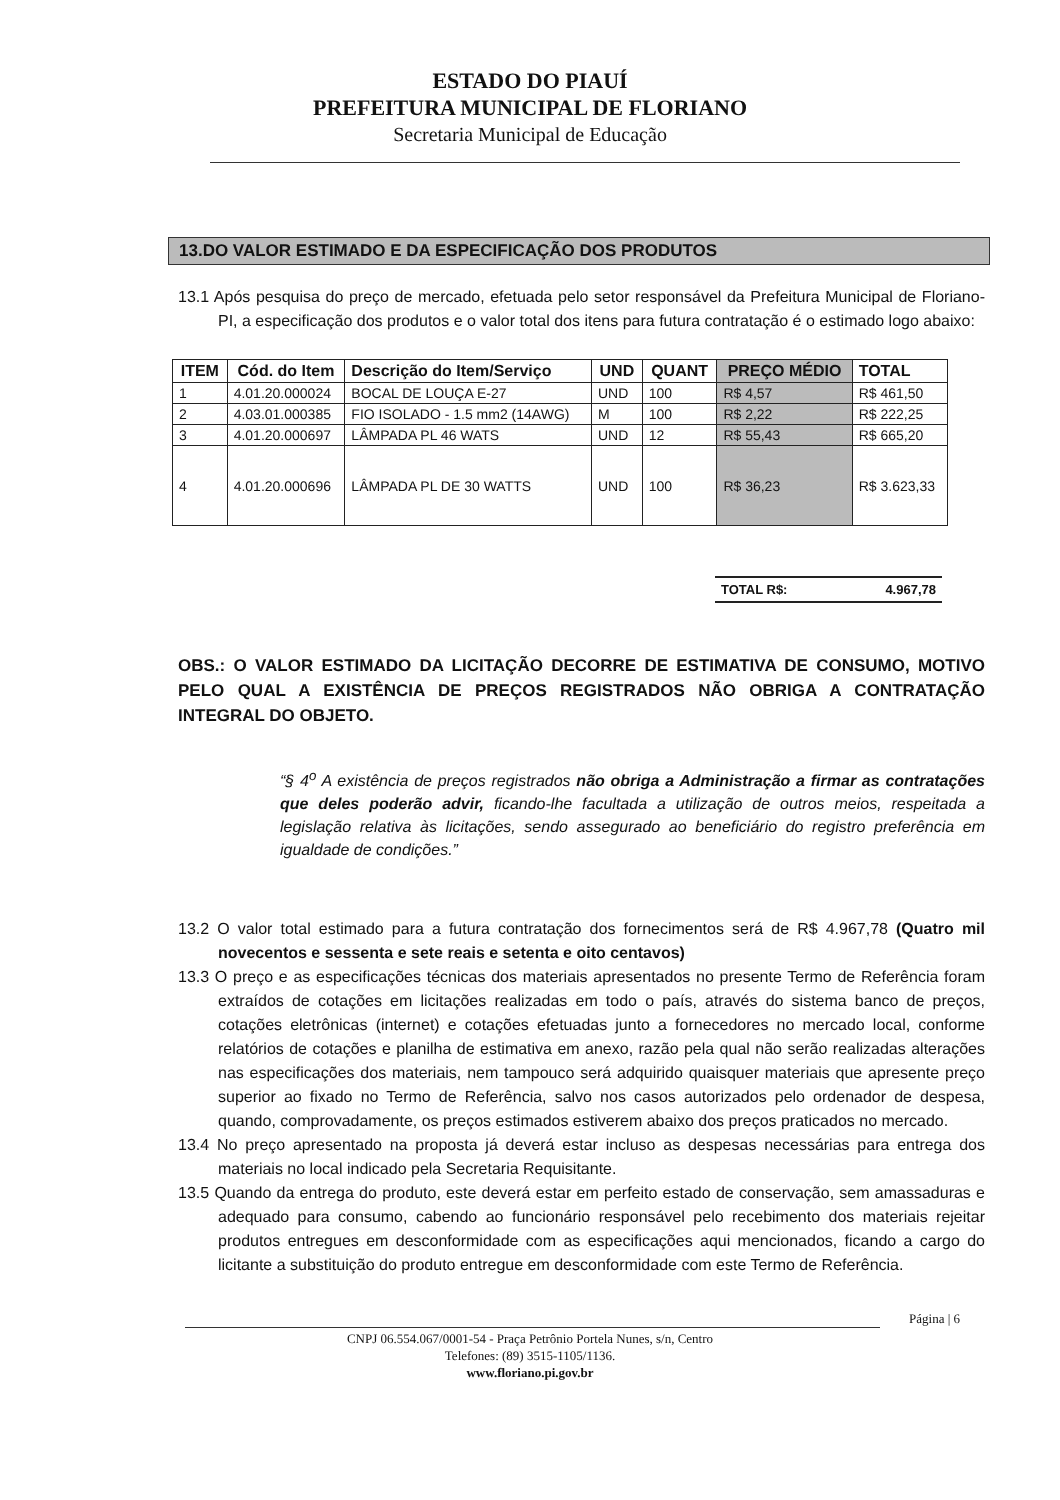ESTADO DO PIAUÍ
PREFEITURA MUNICIPAL DE FLORIANO
Secretaria Municipal de Educação
13.DO VALOR ESTIMADO E DA ESPECIFICAÇÃO DOS PRODUTOS
13.1 Após pesquisa do preço de mercado, efetuada pelo setor responsável da Prefeitura Municipal de Floriano-PI, a especificação dos produtos e o valor total dos itens para futura contratação é o estimado logo abaixo:
| ITEM | Cód. do Item | Descrição do Item/Serviço | UND | QUANT | PREÇO MÉDIO | TOTAL |
| --- | --- | --- | --- | --- | --- | --- |
| 1 | 4.01.20.000024 | BOCAL DE LOUÇA E-27 | UND | 100 | R$ 4,57 | R$ 461,50 |
| 2 | 4.03.01.000385 | FIO ISOLADO - 1.5 mm2 (14AWG) | M | 100 | R$ 2,22 | R$ 222,25 |
| 3 | 4.01.20.000697 | LÂMPADA PL 46 WATS | UND | 12 | R$ 55,43 | R$ 665,20 |
| 4 | 4.01.20.000696 | LÂMPADA PL DE 30 WATTS | UND | 100 | R$ 36,23 | R$ 3.623,33 |
TOTAL R$: 4.967,78
OBS.: O VALOR ESTIMADO DA LICITAÇÃO DECORRE DE ESTIMATIVA DE CONSUMO, MOTIVO PELO QUAL A EXISTÊNCIA DE PREÇOS REGISTRADOS NÃO OBRIGA A CONTRATAÇÃO INTEGRAL DO OBJETO.
“§ 4<sup>o</sup> A existência de preços registrados não obriga a Administração a firmar as contratações que deles poderão advir, ficando-lhe facultada a utilização de outros meios, respeitada a legislação relativa às licitações, sendo assegurado ao beneficiário do registro preferência em igualdade de condições.”
13.2 O valor total estimado para a futura contratação dos fornecimentos será de R$ 4.967,78 (Quatro mil novecentos e sessenta e sete reais e setenta e oito centavos)
13.3 O preço e as especificações técnicas dos materiais apresentados no presente Termo de Referência foram extraídos de cotações em licitações realizadas em todo o país, através do sistema banco de preços, cotações eletrônicas (internet) e cotações efetuadas junto a fornecedores no mercado local, conforme relatórios de cotações e planilha de estimativa em anexo, razão pela qual não serão realizadas alterações nas especificações dos materiais, nem tampouco será adquirido quaisquer materiais que apresente preço superior ao fixado no Termo de Referência, salvo nos casos autorizados pelo ordenador de despesa, quando, comprovadamente, os preços estimados estiverem abaixo dos preços praticados no mercado.
13.4 No preço apresentado na proposta já deverá estar incluso as despesas necessárias para entrega dos materiais no local indicado pela Secretaria Requisitante.
13.5 Quando da entrega do produto, este deverá estar em perfeito estado de conservação, sem amassaduras e adequado para consumo, cabendo ao funcionário responsável pelo recebimento dos materiais rejeitar produtos entregues em desconformidade com as especificações aqui mencionados, ficando a cargo do licitante a substituição do produto entregue em desconformidade com este Termo de Referência.
Página | 6
CNPJ 06.554.067/0001-54 - Praça Petrônio Portela Nunes, s/n, Centro
Telefones: (89) 3515-1105/1136.
www.floriano.pi.gov.br